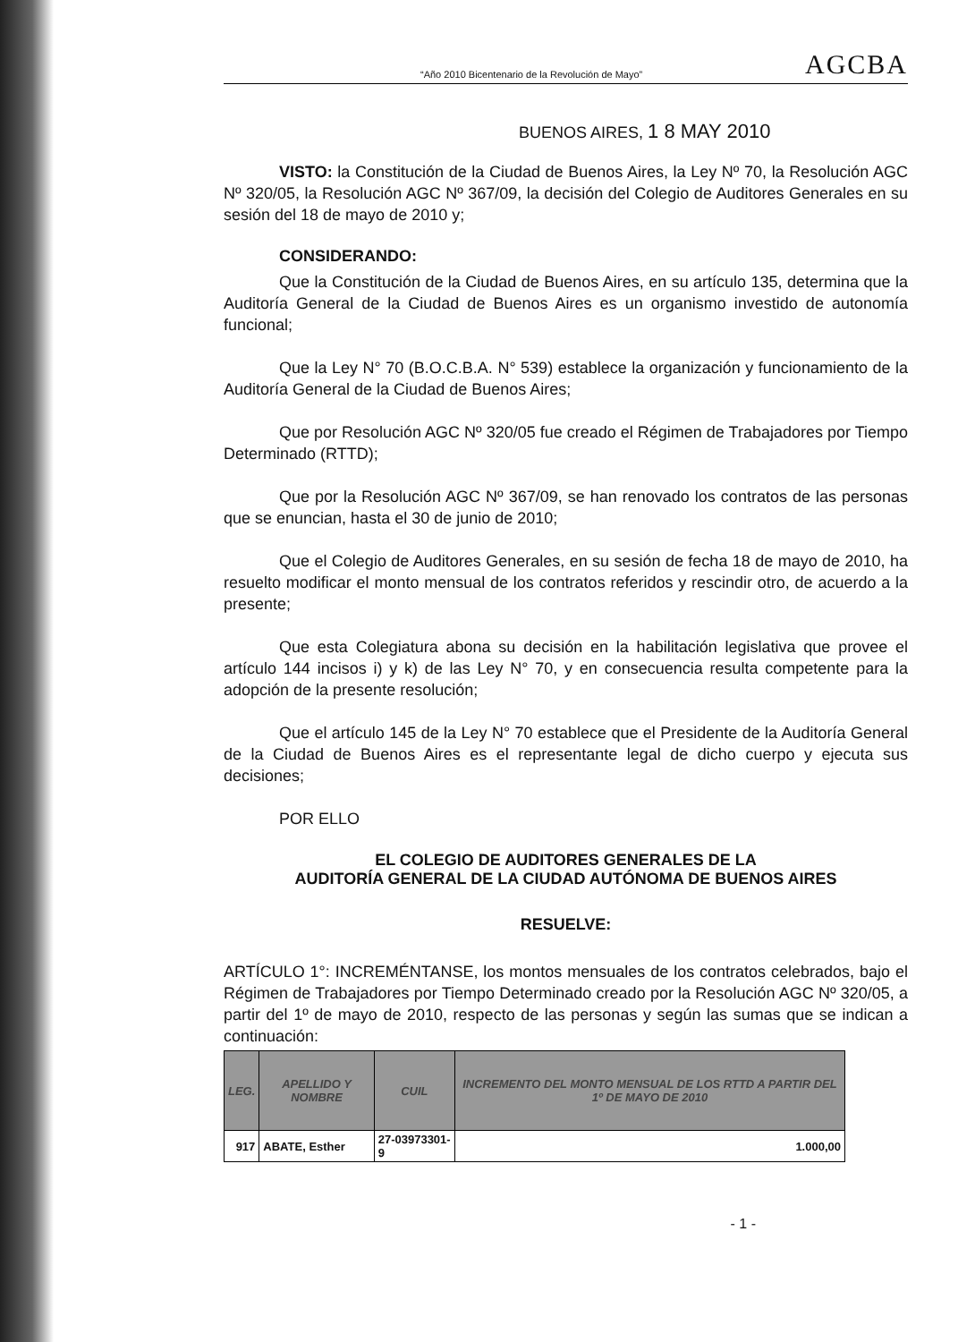“Año 2010 Bicentenario de la Revolución de Mayo” AGCBA
BUENOS AIRES, 1 8 MAY 2010
VISTO: la Constitución de la Ciudad de Buenos Aires, la Ley Nº 70, la Resolución AGC Nº 320/05, la Resolución AGC Nº 367/09, la decisión del Colegio de Auditores Generales en su sesión del 18 de mayo de 2010 y;
CONSIDERANDO:
Que la Constitución de la Ciudad de Buenos Aires, en su artículo 135, determina que la Auditoría General de la Ciudad de Buenos Aires es un organismo investido de autonomía funcional;
Que la Ley N° 70 (B.O.C.B.A. N° 539) establece la organización y funcionamiento de la Auditoría General de la Ciudad de Buenos Aires;
Que por Resolución AGC Nº 320/05 fue creado el Régimen de Trabajadores por Tiempo Determinado (RTTD);
Que por la Resolución AGC Nº 367/09, se han renovado los contratos de las personas que se enuncian, hasta el 30 de junio de 2010;
Que el Colegio de Auditores Generales, en su sesión de fecha 18 de mayo de 2010, ha resuelto modificar el monto mensual de los contratos referidos y rescindir otro, de acuerdo a la presente;
Que esta Colegiatura abona su decisión en la habilitación legislativa que provee el artículo 144 incisos i) y k) de las Ley N° 70, y en consecuencia resulta competente para la adopción de la presente resolución;
Que el artículo 145 de la Ley N° 70 establece que el Presidente de la Auditoría General de la Ciudad de Buenos Aires es el representante legal de dicho cuerpo y ejecuta sus decisiones;
POR ELLO
EL COLEGIO DE AUDITORES GENERALES DE LA
AUDITORÍA GENERAL DE LA CIUDAD AUTÓNOMA DE BUENOS AIRES
RESUELVE:
ARTÍCULO 1°: INCREMÉNTANSE, los montos mensuales de los contratos celebrados, bajo el Régimen de Trabajadores por Tiempo Determinado creado por la Resolución AGC Nº 320/05, a partir del 1º de mayo de 2010, respecto de las personas y según las sumas que se indican a continuación:
| LEG. | APELLIDO Y NOMBRE | CUIL | INCREMENTO DEL MONTO MENSUAL DE LOS RTTD A PARTIR DEL 1º DE MAYO DE 2010 |
| --- | --- | --- | --- |
| 917 | ABATE, Esther | 27-03973301-9 | 1.000,00 |
- 1 -